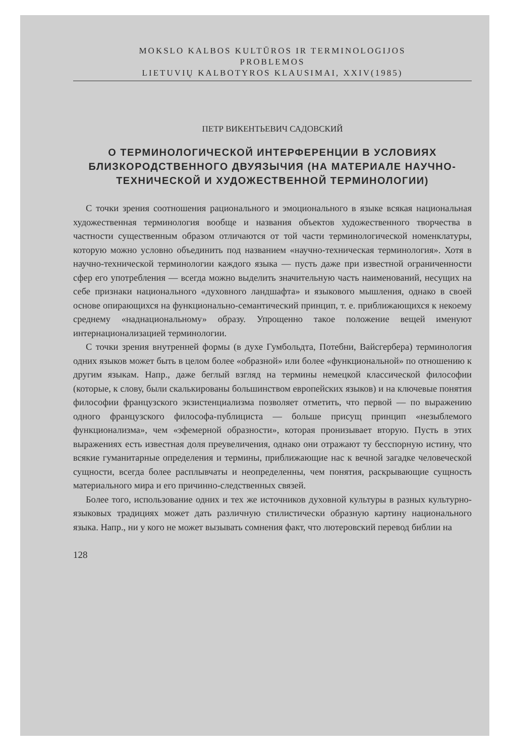MOKSLO KALBOS KULTŪROS IR TERMINOLOGIJOS
PROBLEMOS
LIETUVIŲ KALBOTYROS KLAUSIMAI, XXIV(1985)
ПЕТР ВИКЕНТЬЕВИЧ САДОВСКИЙ
О ТЕРМИНОЛОГИЧЕСКОЙ ИНТЕРФЕРЕНЦИИ В УСЛОВИЯХ БЛИЗКОРОДСТВЕННОГО ДВУЯЗЫЧИЯ (НА МАТЕРИАЛЕ НАУЧНО-ТЕХНИЧЕСКОЙ И ХУДОЖЕСТВЕННОЙ ТЕРМИНОЛОГИИ)
С точки зрения соотношения рационального и эмоционального в языке всякая национальная художественная терминология вообще и названия объектов художественного творчества в частности существенным образом отличаются от той части терминологической номенклатуры, которую можно условно объединить под названием «научно-техническая терминология». Хотя в научно-технической терминологии каждого языка — пусть даже при известной ограниченности сфер его употребления — всегда можно выделить значительную часть наименований, несущих на себе признаки национального «духовного ландшафта» и языкового мышления, однако в своей основе опирающихся на функционально-семантический принцип, т. е. приближающихся к некоему среднему «наднациональному» образу. Упрощенно такое положение вещей именуют интернационализацией терминологии.
С точки зрения внутренней формы (в духе Гумбольдта, Потебни, Вайсгербера) терминология одних языков может быть в целом более «образной» или более «функциональной» по отношению к другим языкам. Напр., даже беглый взгляд на термины немецкой классической философии (которые, к слову, были скалькированы большинством европейских языков) и на ключевые понятия философии французского экзистенциализма позволяет отметить, что первой — по выражению одного французского философа-публициста — больше присущ принцип «незыблемого функционализма», чем «эфемерной образности», которая пронизывает вторую. Пусть в этих выражениях есть известная доля преувеличения, однако они отражают ту бесспорную истину, что всякие гуманитарные определения и термины, приближающие нас к вечной загадке человеческой сущности, всегда более расплывчаты и неопределенны, чем понятия, раскрывающие сущность материального мира и его причинно-следственных связей.
Более того, использование одних и тех же источников духовной культуры в разных культурно-языковых традициях может дать различную стилистически образную картину национального языка. Напр., ни у кого не может вызывать сомнения факт, что лютеровский перевод библии на
128